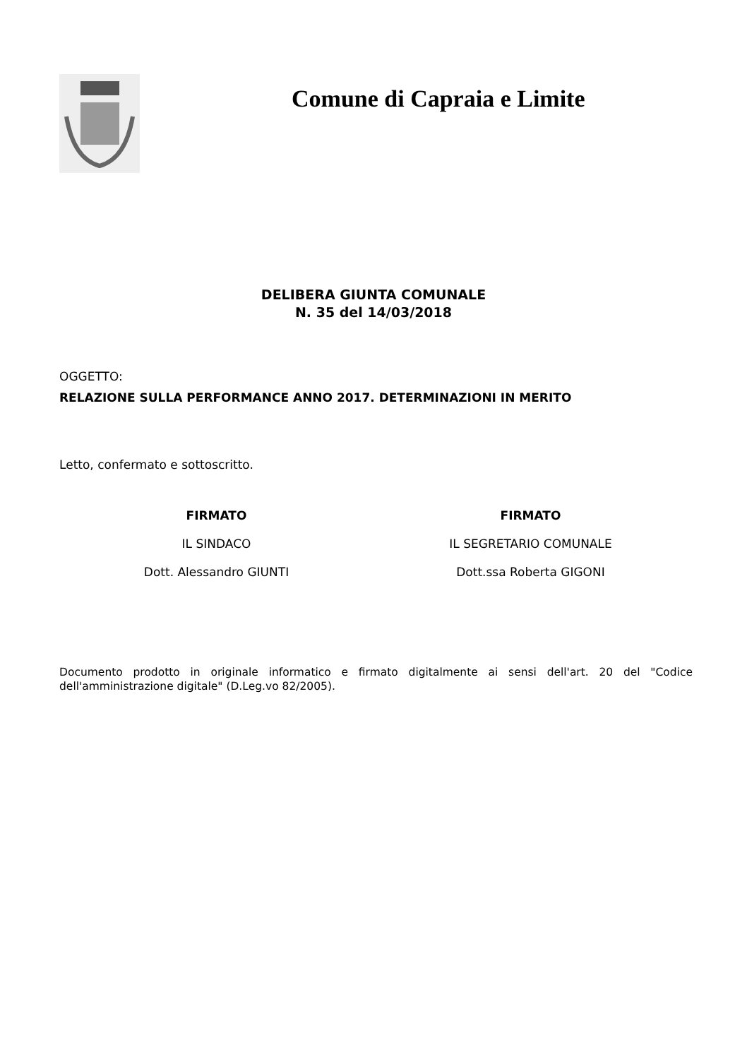Comune di Capraia e Limite
DELIBERA GIUNTA COMUNALE
N. 35 del 14/03/2018
OGGETTO:
RELAZIONE SULLA PERFORMANCE ANNO 2017. DETERMINAZIONI IN MERITO
Letto, confermato e sottoscritto.
FIRMATO
IL SINDACO
Dott. Alessandro GIUNTI
FIRMATO
IL SEGRETARIO COMUNALE
Dott.ssa Roberta GIGONI
Documento prodotto in originale informatico e firmato digitalmente ai sensi dell'art. 20 del "Codice dell'amministrazione digitale" (D.Leg.vo 82/2005).